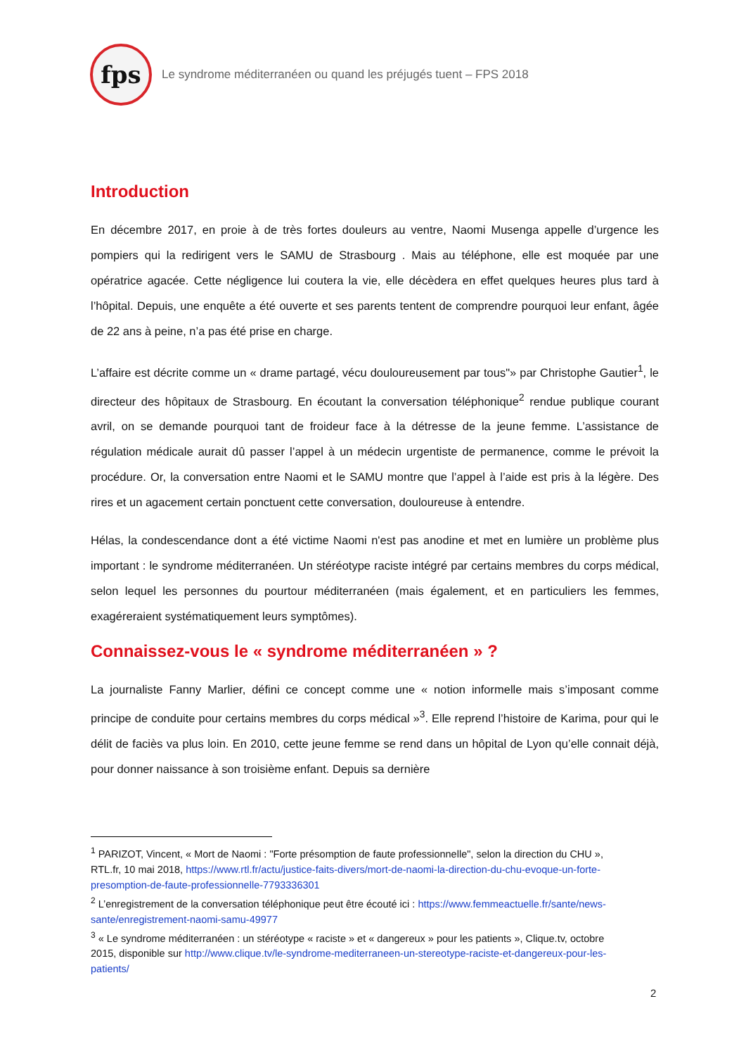fps
Le syndrome méditerranéen ou quand les préjugés tuent – FPS 2018
Introduction
En décembre 2017, en proie à de très fortes douleurs au ventre, Naomi Musenga appelle d’urgence les pompiers qui la redirigent vers le SAMU de Strasbourg . Mais au téléphone, elle est moquée par une opératrice agacée. Cette négligence lui coutera la vie, elle décèdera en effet quelques heures plus tard à l’hôpital. Depuis, une enquête a été ouverte et ses parents tentent de comprendre pourquoi leur enfant, âgée de 22 ans à peine, n’a pas été prise en charge.
L’affaire est décrite comme un « drame partagé, vécu douloureusement par tous"» par Christophe Gautier<sup>1</sup>, le directeur des hôpitaux de Strasbourg. En écoutant la conversation téléphonique<sup>2</sup> rendue publique courant avril, on se demande pourquoi tant de froideur face à la détresse de la jeune femme. L’assistance de régulation médicale aurait dû passer l’appel à un médecin urgentiste de permanence, comme le prévoit la procédure. Or, la conversation entre Naomi et le SAMU montre que l’appel à l’aide est pris à la légère. Des rires et un agacement certain ponctuent cette conversation, douloureuse à entendre.
Hélas, la condescendance dont a été victime Naomi n'est pas anodine et met en lumière un problème plus important : le syndrome méditerranéen. Un stéréotype raciste intégré par certains membres du corps médical, selon lequel les personnes du pourtour méditerranéen (mais également, et en particuliers les femmes, exagéreraient systématiquement leurs symptômes).
Connaissez-vous le « syndrome méditerranéen » ?
La journaliste Fanny Marlier, défini ce concept comme une « notion informelle mais s’imposant comme principe de conduite pour certains membres du corps médical »<sup>3</sup>. Elle reprend l’histoire de Karima, pour qui le délit de faciès va plus loin. En 2010, cette jeune femme se rend dans un hôpital de Lyon qu’elle connait déjà, pour donner naissance à son troisième enfant. Depuis sa dernière
<sup>1</sup> PARIZOT, Vincent, « Mort de Naomi : "Forte présomption de faute professionnelle", selon la direction du CHU », RTL.fr, 10 mai 2018, https://www.rtl.fr/actu/justice-faits-divers/mort-de-naomi-la-direction-du-chu-evoque-un-forte-presomption-de-faute-professionnelle-7793336301
<sup>2</sup> L’enregistrement de la conversation téléphonique peut être écouté ici : https://www.femmeactuelle.fr/sante/news-sante/enregistrement-naomi-samu-49977
<sup>3</sup> « Le syndrome méditerranéen : un stéréotype « raciste » et « dangereux » pour les patients », Clique.tv, octobre 2015, disponible sur http://www.clique.tv/le-syndrome-mediterraneen-un-stereotype-raciste-et-dangereux-pour-les-patients/
2